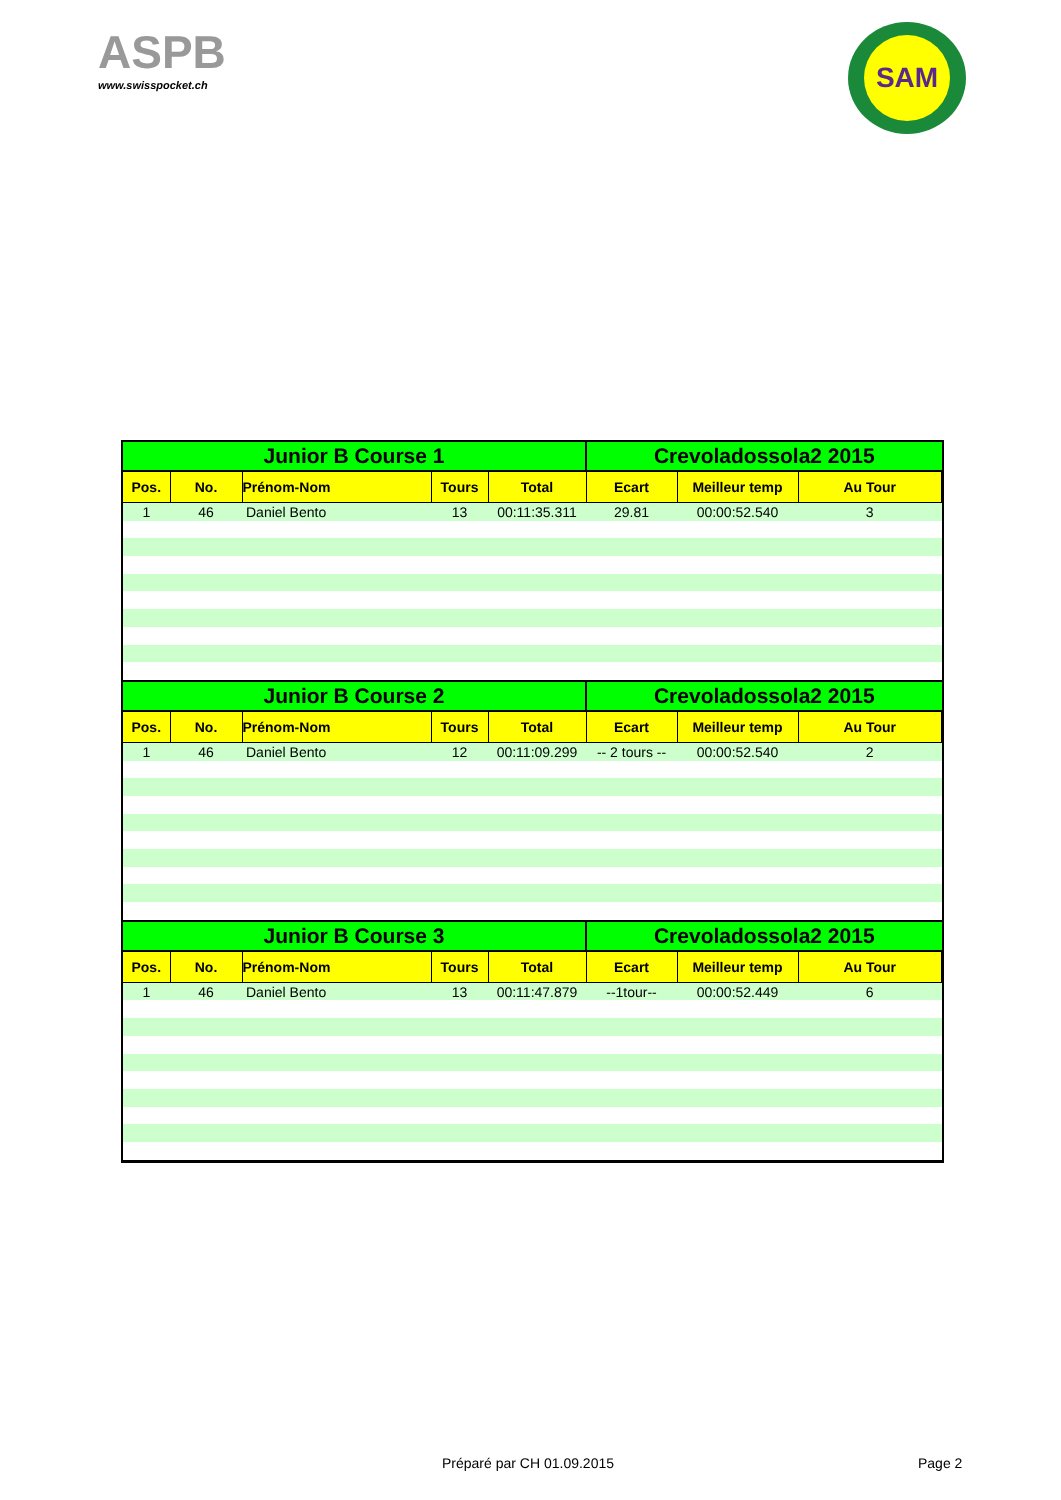ASPB
www.swisspocket.ch
SAM
| Junior B Course 1 | | | | | Crevoladossola2 2015 | | |
| --- | --- | --- | --- | --- | --- | --- | --- |
| Pos. | No. | Prénom-Nom | Tours | Total | Ecart | Meilleur temp | Au Tour |
| 1 | 46 | Daniel Bento | 13 | 00:11:35.311 | 29.81 | 00:00:52.540 | 3 |
| Junior B Course 2 | | | | | Crevoladossola2 2015 | | |
| Pos. | No. | Prénom-Nom | Tours | Total | Ecart | Meilleur temp | Au Tour |
| 1 | 46 | Daniel Bento | 12 | 00:11:09.299 | -- 2 tours -- | 00:00:52.540 | 2 |
| Junior B Course 3 | | | | | Crevoladossola2 2015 | | |
| Pos. | No. | Prénom-Nom | Tours | Total | Ecart | Meilleur temp | Au Tour |
| 1 | 46 | Daniel Bento | 13 | 00:11:47.879 | --1tour-- | 00:00:52.449 | 6 |
Préparé par CH 01.09.2015 Page 2